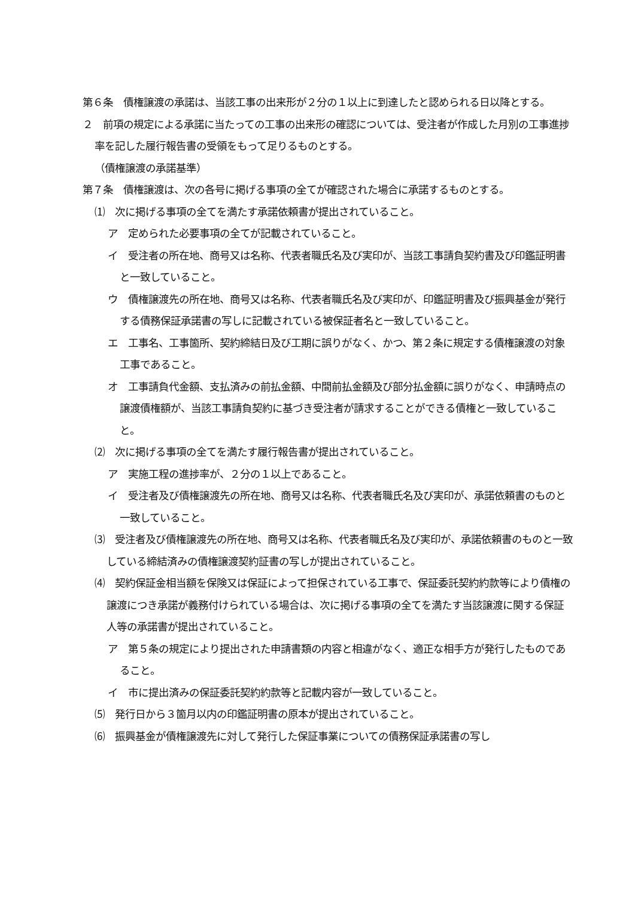第６条　債権譲渡の承諾は、当該工事の出来形が２分の１以上に到達したと認められる日以降とする。
２　前項の規定による承諾に当たっての工事の出来形の確認については、受注者が作成した月別の工事進捗率を記した履行報告書の受領をもって足りるものとする。
（債権譲渡の承諾基準）
第７条　債権譲渡は、次の各号に掲げる事項の全てが確認された場合に承諾するものとする。
⑴　次に掲げる事項の全てを満たす承諾依頼書が提出されていること。
ア　定められた必要事項の全てが記載されていること。
イ　受注者の所在地、商号又は名称、代表者職氏名及び実印が、当該工事請負契約書及び印鑑証明書と一致していること。
ウ　債権譲渡先の所在地、商号又は名称、代表者職氏名及び実印が、印鑑証明書及び振興基金が発行する債務保証承諾書の写しに記載されている被保証者名と一致していること。
エ　工事名、工事箇所、契約締結日及び工期に誤りがなく、かつ、第２条に規定する債権譲渡の対象工事であること。
オ　工事請負代金額、支払済みの前払金額、中間前払金額及び部分払金額に誤りがなく、申請時点の譲渡債権額が、当該工事請負契約に基づき受注者が請求することができる債権と一致していること。
⑵　次に掲げる事項の全てを満たす履行報告書が提出されていること。
ア　実施工程の進捗率が、２分の１以上であること。
イ　受注者及び債権譲渡先の所在地、商号又は名称、代表者職氏名及び実印が、承諾依頼書のものと一致していること。
⑶　受注者及び債権譲渡先の所在地、商号又は名称、代表者職氏名及び実印が、承諾依頼書のものと一致している締結済みの債権譲渡契約証書の写しが提出されていること。
⑷　契約保証金相当額を保険又は保証によって担保されている工事で、保証委託契約約款等により債権の譲渡につき承諾が義務付けられている場合は、次に掲げる事項の全てを満たす当該譲渡に関する保証人等の承諾書が提出されていること。
ア　第５条の規定により提出された申請書類の内容と相違がなく、適正な相手方が発行したものであること。
イ　市に提出済みの保証委託契約約款等と記載内容が一致していること。
⑸　発行日から３箇月以内の印鑑証明書の原本が提出されていること。
⑹　振興基金が債権譲渡先に対して発行した保証事業についての債務保証承諾書の写し